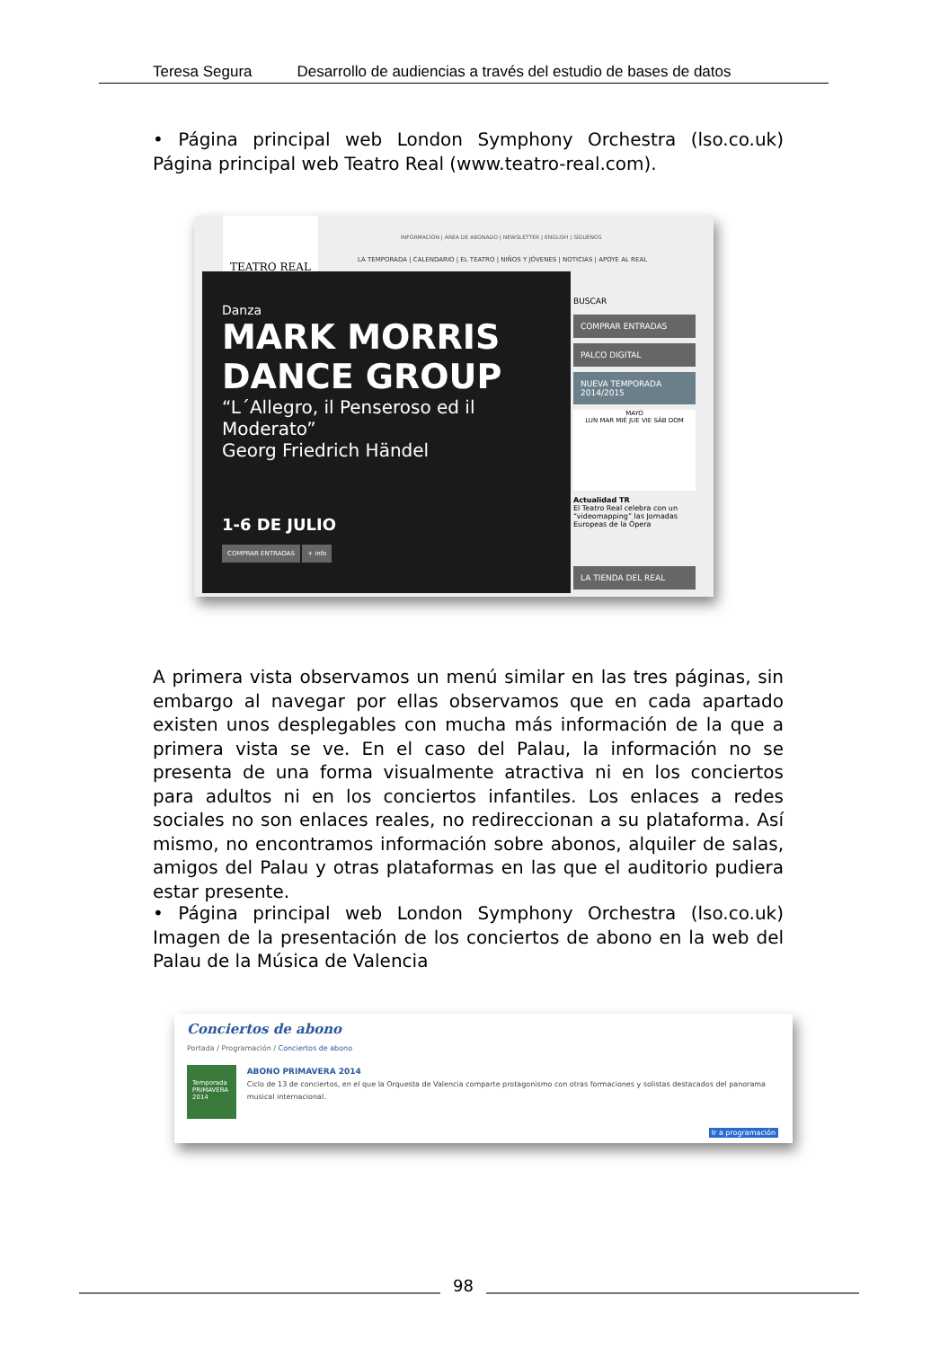Teresa Segura Desarrollo de audiencias a través del estudio de bases de datos
• Página principal web London Symphony Orchestra (lso.co.uk) Página principal web Teatro Real (www.teatro-real.com).
TEATRO REAL
INFORMACIÓN | ÁREA DE ABONADO | NEWSLETTER | ENGLISH | SÍGUENOS
LA TEMPORADA | CALENDARIO | EL TEATRO | NIÑOS Y JÓVENES | NOTICIAS | APOYE AL REAL
Danza
MARK MORRIS
DANCE GROUP
“L´Allegro, il Penseroso ed il Moderato”
Georg Friedrich Händel
1-6 DE JULIO
COMPRAR ENTRADAS + info
BUSCAR
COMPRAR ENTRADAS
PALCO DIGITAL
NUEVA TEMPORADA 2014/2015
MAYO
LUN MAR MIÉ JUE VIE SÁB DOM
Actualidad TR
El Teatro Real celebra con un “videomapping” las Jornadas Europeas de la Ópera
LA TIENDA DEL REAL
A primera vista observamos un menú similar en las tres páginas, sin embargo al navegar por ellas observamos que en cada apartado existen unos desplegables con mucha más información de la que a primera vista se ve. En el caso del Palau, la información no se presenta de una forma visualmente atractiva ni en los conciertos para adultos ni en los conciertos infantiles. Los enlaces a redes sociales no son enlaces reales, no redireccionan a su plataforma. Así mismo, no encontramos información sobre abonos, alquiler de salas, amigos del Palau y otras plataformas en las que el auditorio pudiera estar presente.
• Página principal web London Symphony Orchestra (lso.co.uk) Imagen de la presentación de los conciertos de abono en la web del Palau de la Música de Valencia
Conciertos de abono
Portada / Programación / Conciertos de abono
Temporada PRIMAVERA 2014
ABONO PRIMAVERA 2014
Ciclo de 13 de conciertos, en el que la Orquesta de Valencia comparte protagonismo con otras formaciones y solistas destacados del panorama musical internacional.
Ir a programación
98